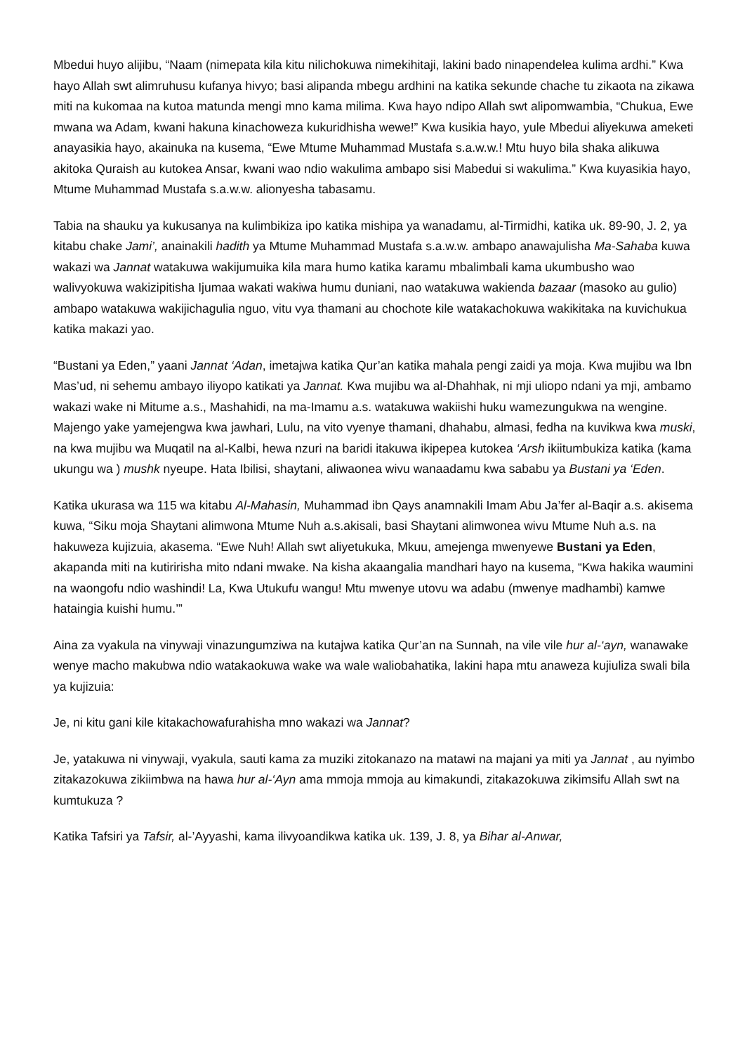Mbedui huyo alijibu, “Naam (nimepata kila kitu nilichokuwa nimekihitaji, lakini bado ninapendelea kulima ardhi.” Kwa hayo Allah swt alimruhusu kufanya hivyo; basi alipanda mbegu ardhini na katika sekunde chache tu zikaota na zikawa miti na kukomaa na kutoa matunda mengi mno kama milima. Kwa hayo ndipo Allah swt alipomwambia, “Chukua, Ewe mwana wa Adam, kwani hakuna kinachoweza kukuridhisha wewe!” Kwa kusikia hayo, yule Mbedui aliyekuwa ameketi anayasikia hayo, akainuka na kusema, “Ewe Mtume Muhammad Mustafa s.a.w.w.! Mtu huyo bila shaka alikuwa akitoka Quraish au kutokea Ansar, kwani wao ndio wakulima ambapo sisi Mabedui si wakulima.” Kwa kuyasikia hayo, Mtume Muhammad Mustafa s.a.w.w. alionyesha tabasamu.
Tabia na shauku ya kukusanya na kulimbikiza ipo katika mishipa ya wanadamu, al-Tirmidhi, katika uk. 89-90, J. 2, ya kitabu chake Jami’, anainakili hadith ya Mtume Muhammad Mustafa s.a.w.w. ambapo anawajulisha Ma-Sahaba kuwa wakazi wa Jannat watakuwa wakijumuika kila mara humo katika karamu mbalimbali kama ukumbusho wao walivyokuwa wakizipitisha Ijumaa wakati wakiwa humu duniani, nao watakuwa wakienda bazaar (masoko au gulio) ambapo watakuwa wakijichagulia nguo, vitu vya thamani au chochote kile watakachokuwa wakikitaka na kuvichukua katika makazi yao.
“Bustani ya Eden,” yaani Jannat ‘Adan, imetajwa katika Qur’an katika mahala pengi zaidi ya moja. Kwa mujibu wa Ibn Mas’ud, ni sehemu ambayo iliyopo katikati ya Jannat. Kwa mujibu wa al-Dhahhak, ni mji uliopo ndani ya mji, ambamo wakazi wake ni Mitume a.s., Mashahidi, na ma-Imamu a.s. watakuwa wakiishi huku wamezungukwa na wengine. Majengo yake yamejengwa kwa jawhari, Lulu, na vito vyenye thamani, dhahabu, almasi, fedha na kuvikwa kwa muski, na kwa mujibu wa Muqatil na al-Kalbi, hewa nzuri na baridi itakuwa ikipepea kutokea ‘Arsh ikiitumbukiza katika (kama ukungu wa ) mushk nyeupe. Hata Ibilisi, shaytani, aliwaonea wivu wanaadamu kwa sababu ya Bustani ya ‘Eden.
Katika ukurasa wa 115 wa kitabu Al-Mahasin, Muhammad ibn Qays anamnakili Imam Abu Ja’fer al-Baqir a.s. akisema kuwa, “Siku moja Shaytani alimwona Mtume Nuh a.s.akisali, basi Shaytani alimwonea wivu Mtume Nuh a.s. na hakuweza kujizuia, akasema. “Ewe Nuh! Allah swt aliyetukuka, Mkuu, amejenga mwenyewe Bustani ya Eden, akapanda miti na kutiririsha mito ndani mwake. Na kisha akaangalia mandhari hayo na kusema, “Kwa hakika waumini na waongofu ndio washindi! La, Kwa Utukufu wangu! Mtu mwenye utovu wa adabu (mwenye madhambi) kamwe hataingia kuishi humu.’”
Aina za vyakula na vinywaji vinazungumziwa na kutajwa katika Qur’an na Sunnah, na vile vile hur al-‘ayn, wanawake wenye macho makubwa ndio watakaokuwa wake wa wale waliobahatika, lakini hapa mtu anaweza kujiuliza swali bila ya kujizuia:
Je, ni kitu gani kile kitakachowafurahisha mno wakazi wa Jannat?
Je, yatakuwa ni vinywaji, vyakula, sauti kama za muziki zitokanazo na matawi na majani ya miti ya Jannat , au nyimbo zitakazokuwa zikiimbwa na hawa hur al-‘Ayn ama mmoja mmoja au kimakundi, zitakazokuwa zikimsifu Allah swt na kumtukuza ?
Katika Tafsiri ya Tafsir, al-’Ayyashi, kama ilivyoandikwa katika uk. 139, J. 8, ya Bihar al-Anwar,